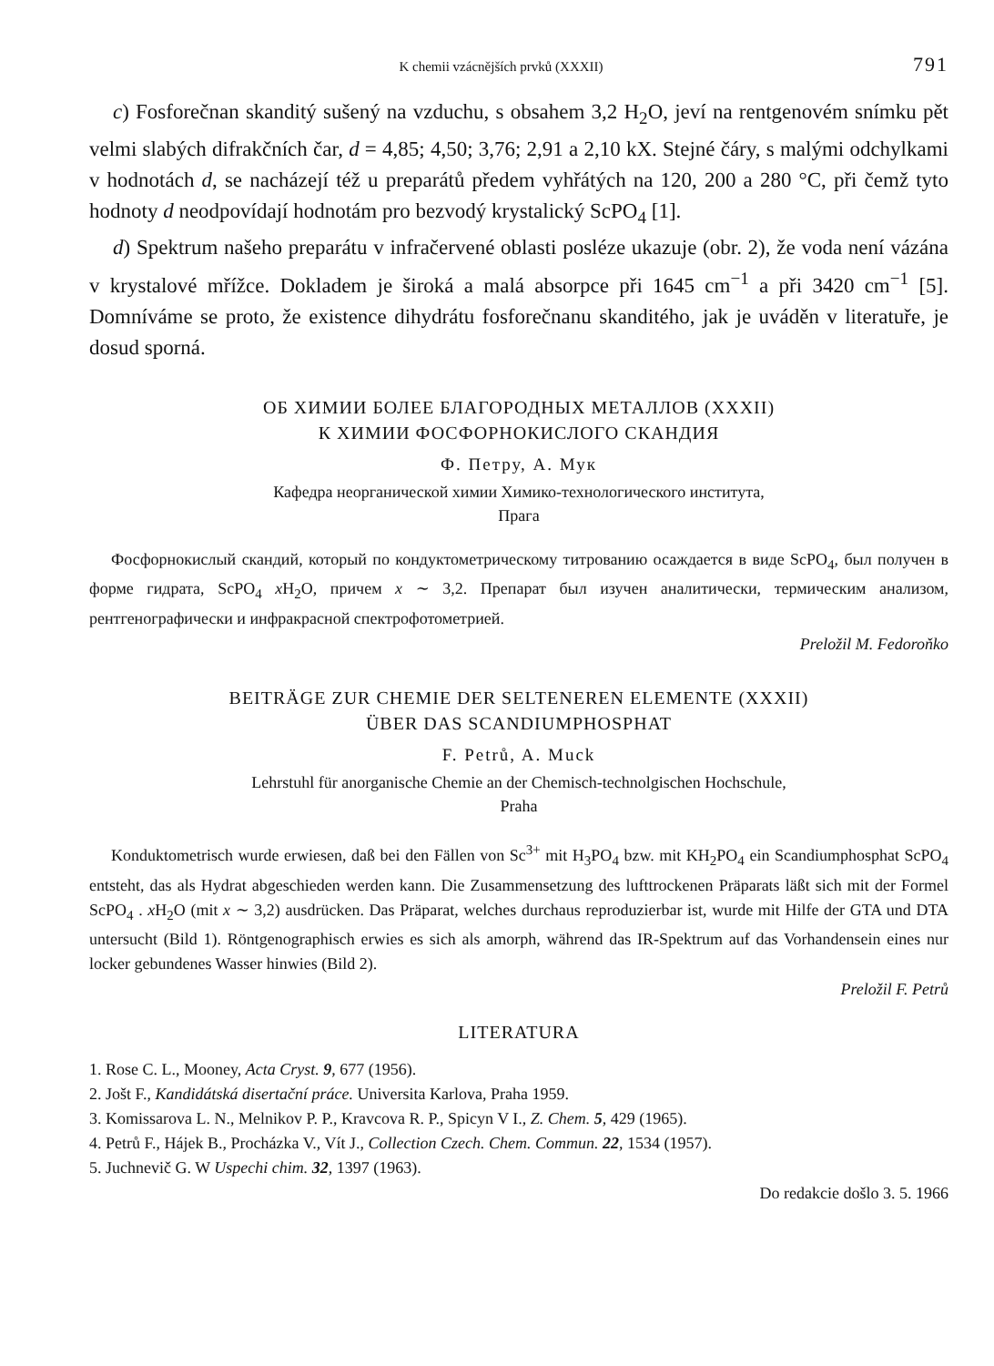K chemii vzácnějších prvků (XXXII) 791
c) Fosforečnan skanditý sušený na vzduchu, s obsahem 3,2 H<sub>2</sub>O, jeví na rentgenovém snímku pět velmi slabých difrakčních čar, d = 4,85; 4,50; 3,76; 2,91 a 2,10 kX. Stejné čáry, s malými odchylkami v hodnotách d, se nacházejí též u preparátů předem vyhřátých na 120, 200 a 280 °C, při čemž tyto hodnoty d neodpovídají hodnotám pro bezvodý krystalický ScPO<sub>4</sub> [1].
d) Spektrum našeho preparátu v infračervené oblasti posléze ukazuje (obr. 2), že voda není vázána v krystalové mřížce. Dokladem je široká a malá absorpce při 1645 cm<sup>−1</sup> a při 3420 cm<sup>−1</sup> [5]. Domníváme se proto, že existence dihydrátu fosforečnanu skanditého, jak je uváděn v literatuře, je dosud sporná.
ОБ ХИМИИ БОЛЕЕ БЛАГОРОДНЫХ МЕТАЛЛОВ (XXXII)
К ХИМИИ ФОСФОРНОКИСЛОГО СКАНДИЯ
Ф. Петру, А. Мук
Кафедра неорганической химии Химико-технологического института,
Прага
Фосфорнокислый скандий, который по кондуктометрическому титрованию осаждается в виде ScPO<sub>4</sub>, был получен в форме гидрата, ScPO<sub>4</sub> x H<sub>2</sub>O, причем x ∼ 3,2. Препарат был изучен аналитически, термическим анализом, рентгенографически и инфракрасной спектрофотометрией.
Preložil M. Fedoroňko
BEITRÄGE ZUR CHEMIE DER SELTENEREN ELEMENTE (XXXII)
ÜBER DAS SCANDIUMPHOSPHAT
F. Petrů, A. Muck
Lehrstuhl für anorganische Chemie an der Chemisch-technolgischen Hochschule,
Praha
Konduktometrisch wurde erwiesen, daß bei den Fällen von Sc<sup>3+</sup> mit H<sub>3</sub>PO<sub>4</sub> bzw. mit KH<sub>2</sub>PO<sub>4</sub> ein Scandiumphosphat ScPO<sub>4</sub> entsteht, das als Hydrat abgeschieden werden kann. Die Zusammensetzung des lufttrockenen Präparats läßt sich mit der Formel ScPO<sub>4</sub> . x H<sub>2</sub>O (mit x ∼ 3,2) ausdrücken. Das Präparat, welches durchaus reproduzierbar ist, wurde mit Hilfe der GTA und DTA untersucht (Bild 1). Röntgenographisch erwies es sich als amorph, während das IR-Spektrum auf das Vorhandensein eines nur locker gebundenes Wasser hinwies (Bild 2).
Preložil F. Petrů
LITERATURA
1. Rose C. L., Mooney, Acta Cryst. 9, 677 (1956).
2. Jošt F., Kandidátská disertační práce. Universita Karlova, Praha 1959.
3. Komissarova L. N., Melnikov P. P., Kravcova R. P., Spicyn V I., Z. Chem. 5, 429 (1965).
4. Petrů F., Hájek B., Procházka V., Vít J., Collection Czech. Chem. Commun. 22, 1534 (1957).
5. Juchnevič G. W Uspechi chim. 32, 1397 (1963).
Do redakcie došlo 3. 5. 1966